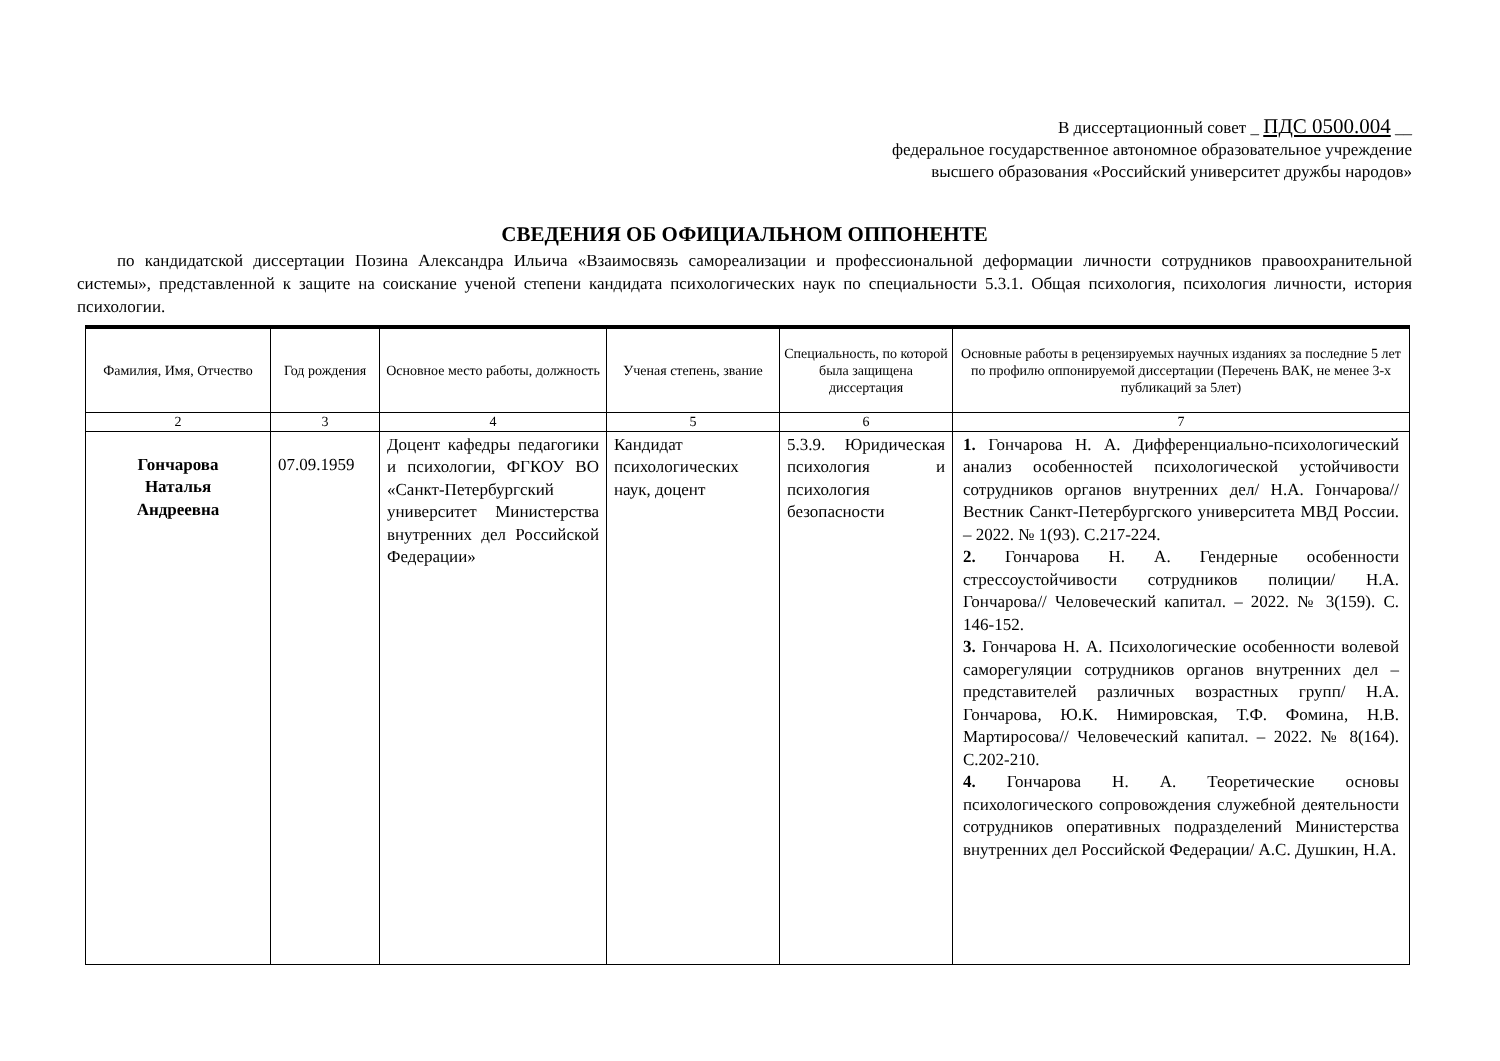В диссертационный совет _ ПДС 0500.004 __
федеральное государственное автономное образовательное учреждение
высшего образования «Российский университет дружбы народов»
СВЕДЕНИЯ ОБ ОФИЦИАЛЬНОМ ОППОНЕНТЕ
по кандидатской диссертации Позина Александра Ильича «Взаимосвязь самореализации и профессиональной деформации личности сотрудников правоохранительной системы», представленной к защите на соискание ученой степени кандидата психологических наук по специальности 5.3.1. Общая психология, психология личности, история психологии.
| Фамилия, Имя, Отчество | Год рождения | Основное место работы, должность | Ученая степень, звание | Специальность, по которой была защищена диссертация | Основные работы в рецензируемых научных изданиях за последние 5 лет по профилю оппонируемой диссертации (Перечень ВАК, не менее 3-х публикаций за 5лет) |
| --- | --- | --- | --- | --- | --- |
| 2 | 3 | 4 | 5 | 6 | 7 |
| Гончарова Наталья Андреевна | 07.09.1959 | Доцент кафедры педагогики и психологии, ФГКОУ ВО «Санкт-Петербургский университет Министерства внутренних дел Российской Федерации» | Кандидат психологических наук, доцент | 5.3.9. Юридическая психология и психология безопасности | 1. Гончарова Н. А. Дифференциально-психологический анализ особенностей психологической устойчивости сотрудников органов внутренних дел/ Н.А. Гончарова// Вестник Санкт-Петербургского университета МВД России. – 2022. № 1(93). С.217-224. 2. Гончарова Н. А. Гендерные особенности стрессоустойчивости сотрудников полиции/ Н.А. Гончарова// Человеческий капитал. – 2022. № 3(159). С. 146-152. 3. Гончарова Н. А. Психологические особенности волевой саморегуляции сотрудников органов внутренних дел – представителей различных возрастных групп/ Н.А. Гончарова, Ю.К. Нимировская, Т.Ф. Фомина, Н.В. Мартиросова// Человеческий капитал. – 2022. № 8(164). С.202-210. 4. Гончарова Н. А. Теоретические основы психологического сопровождения служебной деятельности сотрудников оперативных подразделений Министерства внутренних дел Российской Федерации/ А.С. Душкин, Н.А. |